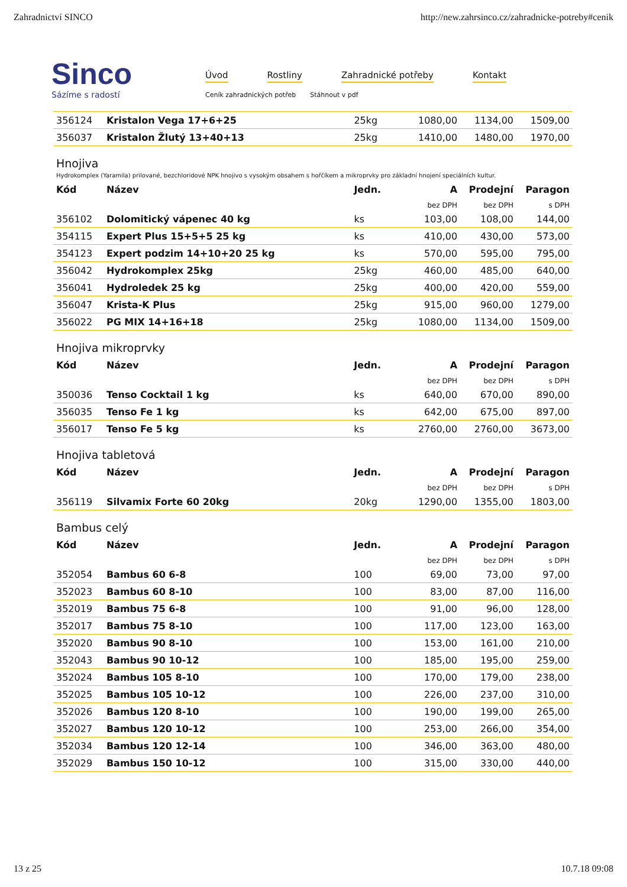Zahradnictví SINCO http://new.zahrsinco.cz/zahradnicke-potreby#cenik
Sinco
Sázíme s radostí
Úvod Rostliny Zahradnické potřeby Kontakt
Ceník zahradnických potřeb Stáhnout v pdf
| 356124 | Kristalon Vega 17+6+25 | 25kg | 1080,00 | 1134,00 | 1509,00 |
| 356037 | Kristalon Žlutý 13+40+13 | 25kg | 1410,00 | 1480,00 | 1970,00 |
Hnojiva
Hydrokomplex (Yaramila) prilované, bezchloridové NPK hnojivo s vysokým obsahem s hořčíkem a mikroprvky pro základní hnojení speciálních kultur.
| Kód | Název | Jedn. | A | Prodejní | Paragon |
| --- | --- | --- | --- | --- | --- |
| | | | bez DPH | bez DPH | s DPH |
| 356102 | Dolomitický vápenec 40 kg | ks | 103,00 | 108,00 | 144,00 |
| 354115 | Expert Plus 15+5+5 25 kg | ks | 410,00 | 430,00 | 573,00 |
| 354123 | Expert podzim 14+10+20 25 kg | ks | 570,00 | 595,00 | 795,00 |
| 356042 | Hydrokomplex 25kg | 25kg | 460,00 | 485,00 | 640,00 |
| 356041 | Hydroledek 25 kg | 25kg | 400,00 | 420,00 | 559,00 |
| 356047 | Krista-K Plus | 25kg | 915,00 | 960,00 | 1279,00 |
| 356022 | PG MIX 14+16+18 | 25kg | 1080,00 | 1134,00 | 1509,00 |
Hnojiva mikroprvky
| Kód | Název | Jedn. | A | Prodejní | Paragon |
| --- | --- | --- | --- | --- | --- |
| | | | bez DPH | bez DPH | s DPH |
| 350036 | Tenso Cocktail 1 kg | ks | 640,00 | 670,00 | 890,00 |
| 356035 | Tenso Fe 1 kg | ks | 642,00 | 675,00 | 897,00 |
| 356017 | Tenso Fe 5 kg | ks | 2760,00 | 2760,00 | 3673,00 |
Hnojiva tabletová
| Kód | Název | Jedn. | A | Prodejní | Paragon |
| --- | --- | --- | --- | --- | --- |
| | | | bez DPH | bez DPH | s DPH |
| 356119 | Silvamix Forte 60 20kg | 20kg | 1290,00 | 1355,00 | 1803,00 |
Bambus celý
| Kód | Název | Jedn. | A | Prodejní | Paragon |
| --- | --- | --- | --- | --- | --- |
| | | | bez DPH | bez DPH | s DPH |
| 352054 | Bambus 60 6-8 | 100 | 69,00 | 73,00 | 97,00 |
| 352023 | Bambus 60 8-10 | 100 | 83,00 | 87,00 | 116,00 |
| 352019 | Bambus 75 6-8 | 100 | 91,00 | 96,00 | 128,00 |
| 352017 | Bambus 75 8-10 | 100 | 117,00 | 123,00 | 163,00 |
| 352020 | Bambus 90 8-10 | 100 | 153,00 | 161,00 | 210,00 |
| 352043 | Bambus 90 10-12 | 100 | 185,00 | 195,00 | 259,00 |
| 352024 | Bambus 105 8-10 | 100 | 170,00 | 179,00 | 238,00 |
| 352025 | Bambus 105 10-12 | 100 | 226,00 | 237,00 | 310,00 |
| 352026 | Bambus 120 8-10 | 100 | 190,00 | 199,00 | 265,00 |
| 352027 | Bambus 120 10-12 | 100 | 253,00 | 266,00 | 354,00 |
| 352034 | Bambus 120 12-14 | 100 | 346,00 | 363,00 | 480,00 |
| 352029 | Bambus 150 10-12 | 100 | 315,00 | 330,00 | 440,00 |
13 z 25 10.7.18 09:08